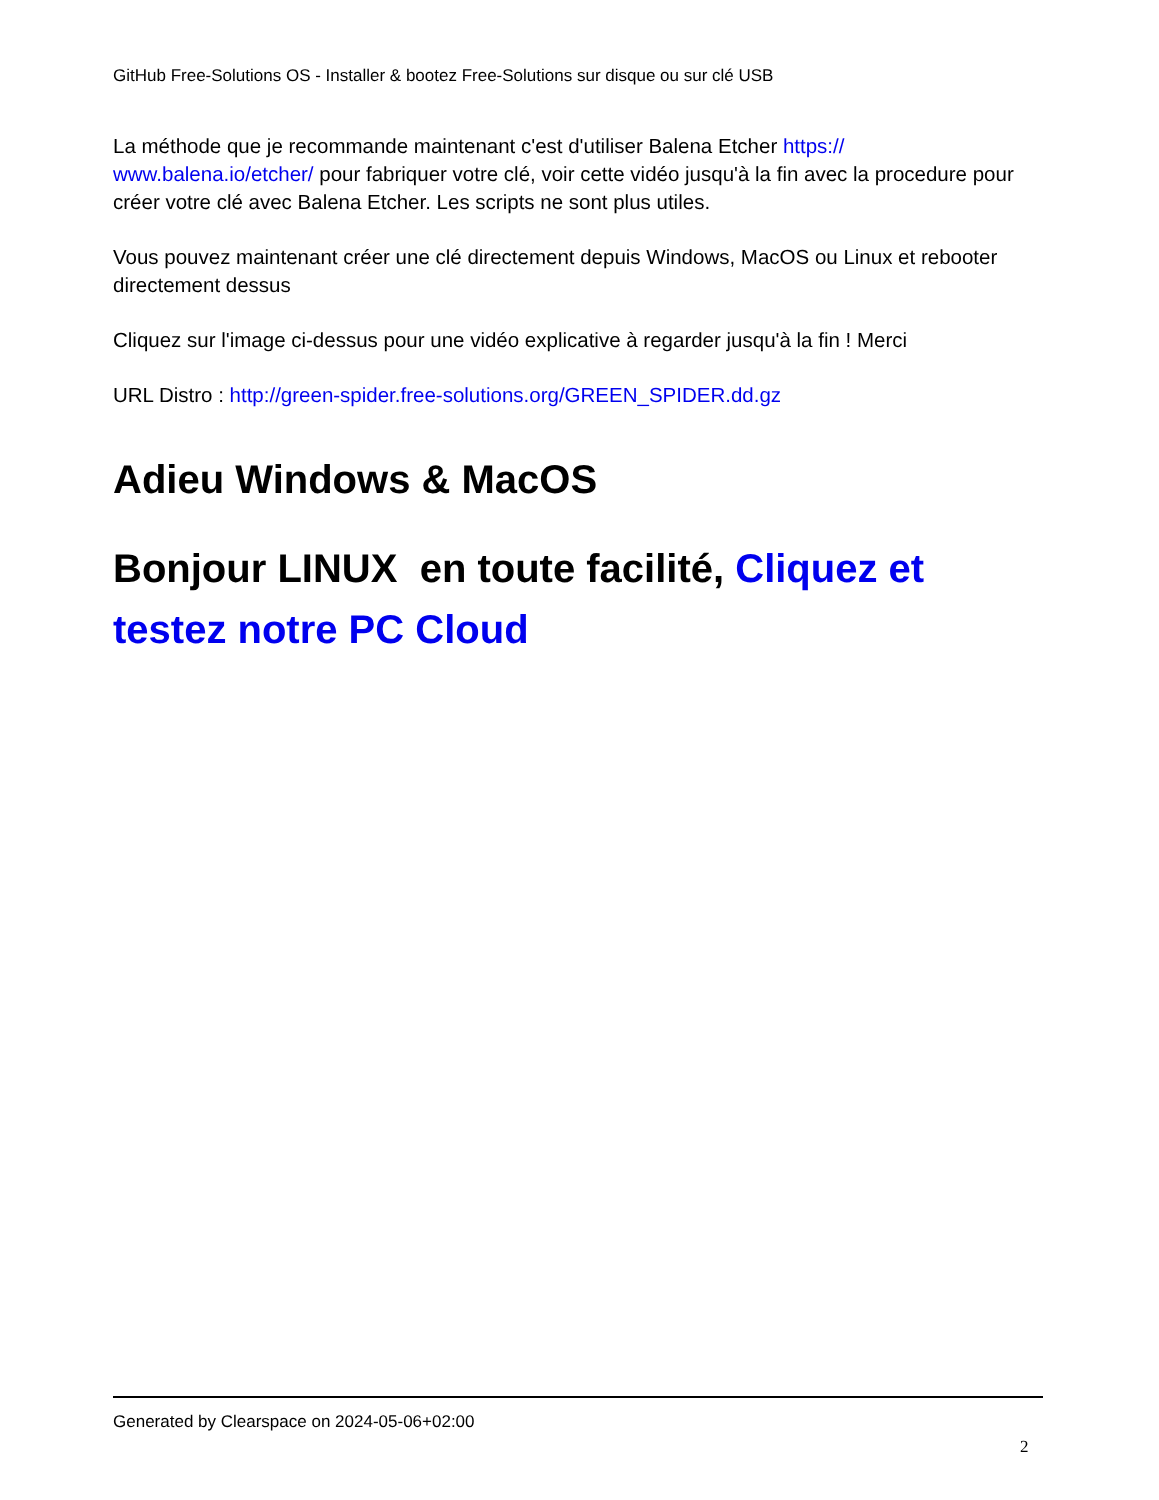GitHub Free-Solutions OS - Installer & bootez Free-Solutions sur disque ou sur clé USB
La méthode que je recommande maintenant c'est d'utiliser Balena Etcher https://
www.balena.io/etcher/ pour fabriquer votre clé, voir cette vidéo jusqu'à la fin avec la procedure pour créer votre clé avec Balena Etcher. Les scripts ne sont plus utiles.
Vous pouvez maintenant créer une clé directement depuis Windows, MacOS ou Linux et rebooter directement dessus
Cliquez sur l'image ci-dessus pour une vidéo explicative à regarder jusqu'à la fin ! Merci
URL Distro : http://green-spider.free-solutions.org/GREEN_SPIDER.dd.gz
Adieu Windows & MacOS
Bonjour LINUX en toute facilité, Cliquez et testez notre PC Cloud
Generated by Clearspace on 2024-05-06+02:00
2